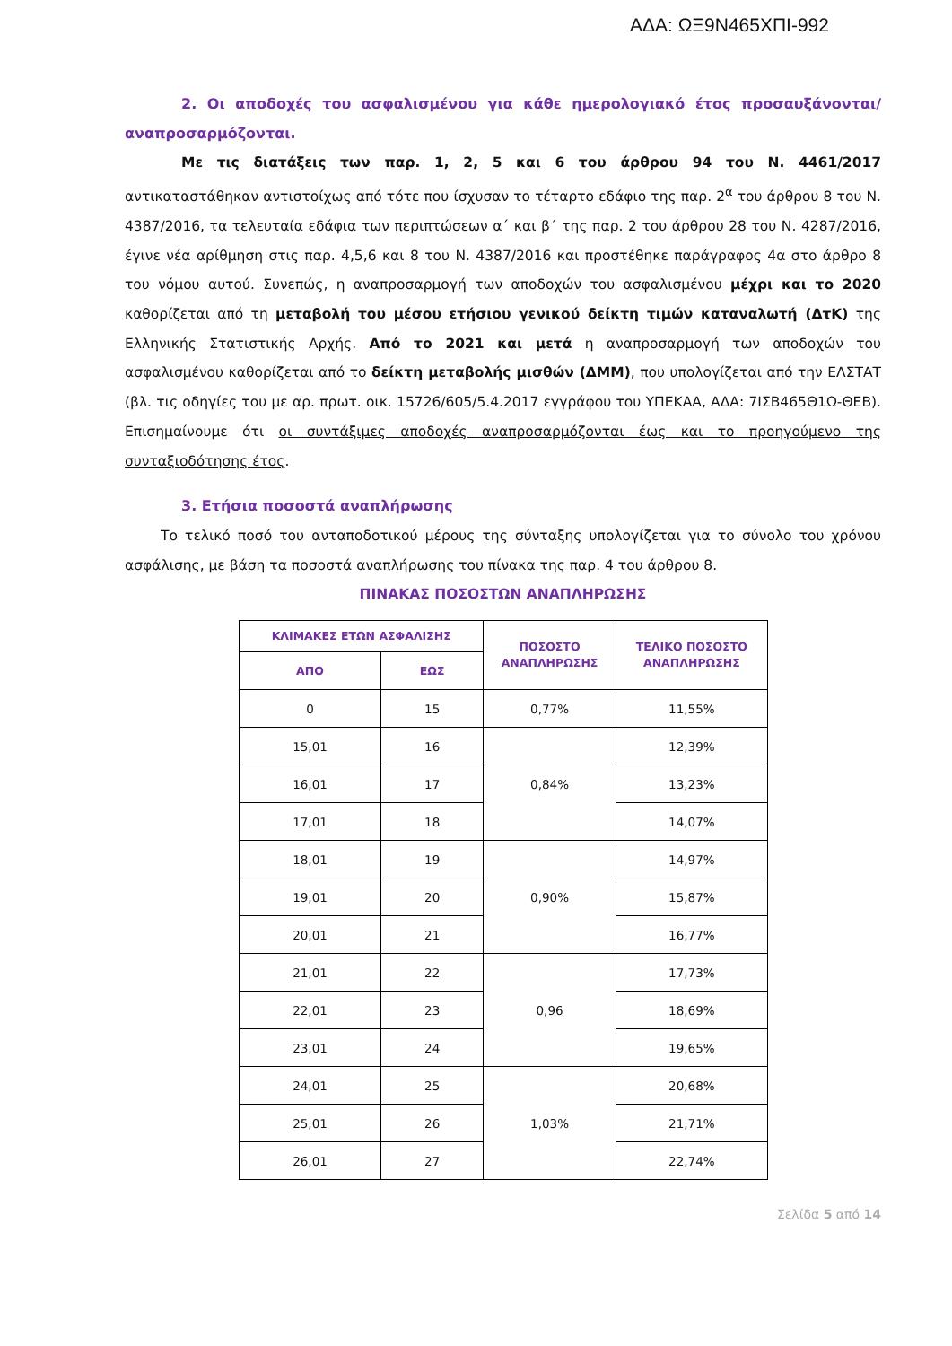ΑΔΑ: ΩΞ9Ν465ΧΠΙ-992
2. Οι αποδοχές του ασφαλισμένου για κάθε ημερολογιακό έτος προσαυξάνονται/αναπροσαρμόζονται.
Με τις διατάξεις των παρ. 1, 2, 5 και 6 του άρθρου 94 του Ν. 4461/2017 αντικαταστάθηκαν αντιστοίχως από τότε που ίσχυσαν το τέταρτο εδάφιο της παρ. 2<sup>α</sup> του άρθρου 8 του Ν. 4387/2016, τα τελευταία εδάφια των περιπτώσεων α΄ και β΄ της παρ. 2 του άρθρου 28 του Ν. 4287/2016, έγινε νέα αρίθμηση στις παρ. 4,5,6 και 8 του Ν. 4387/2016 και προστέθηκε παράγραφος 4α στο άρθρο 8 του νόμου αυτού. Συνεπώς, η αναπροσαρμογή των αποδοχών του ασφαλισμένου μέχρι και το 2020 καθορίζεται από τη μεταβολή του μέσου ετήσιου γενικού δείκτη τιμών καταναλωτή (ΔτΚ) της Ελληνικής Στατιστικής Αρχής. Από το 2021 και μετά η αναπροσαρμογή των αποδοχών του ασφαλισμένου καθορίζεται από το δείκτη μεταβολής μισθών (ΔΜΜ), που υπολογίζεται από την ΕΛΣΤΑΤ (βλ. τις οδηγίες του με αρ. πρωτ. οικ. 15726/605/5.4.2017 εγγράφου του ΥΠΕΚΑΑ, ΑΔΑ: 7ΙΣΒ465Θ1Ω-ΘΕΒ). Επισημαίνουμε ότι οι συντάξιμες αποδοχές αναπροσαρμόζονται έως και το προηγούμενο της συνταξιοδότησης έτος.
3. Ετήσια ποσοστά αναπλήρωσης
Το τελικό ποσό του ανταποδοτικού μέρους της σύνταξης υπολογίζεται για το σύνολο του χρόνου ασφάλισης, με βάση τα ποσοστά αναπλήρωσης του πίνακα της παρ. 4 του άρθρου 8.
ΠΙΝΑΚΑΣ ΠΟΣΟΣΤΩΝ ΑΝΑΠΛΗΡΩΣΗΣ
| ΚΛΙΜΑΚΕΣ ΕΤΩΝ ΑΣΦΑΛΙΣΗΣ | | ΠΟΣΟΣΤΟ ΑΝΑΠΛΗΡΩΣΗΣ | ΤΕΛΙΚΟ ΠΟΣΟΣΤΟ ΑΝΑΠΛΗΡΩΣΗΣ |
| --- | --- | --- | --- |
| ΑΠΟ | ΕΩΣ | | |
| 0 | 15 | 0,77% | 11,55% |
| 15,01 | 16 | 0,84% | 12,39% |
| 16,01 | 17 | | 13,23% |
| 17,01 | 18 | | 14,07% |
| 18,01 | 19 | 0,90% | 14,97% |
| 19,01 | 20 | | 15,87% |
| 20,01 | 21 | | 16,77% |
| 21,01 | 22 | 0,96 | 17,73% |
| 22,01 | 23 | | 18,69% |
| 23,01 | 24 | | 19,65% |
| 24,01 | 25 | 1,03% | 20,68% |
| 25,01 | 26 | | 21,71% |
| 26,01 | 27 | | 22,74% |
Σελίδα 5 από 14